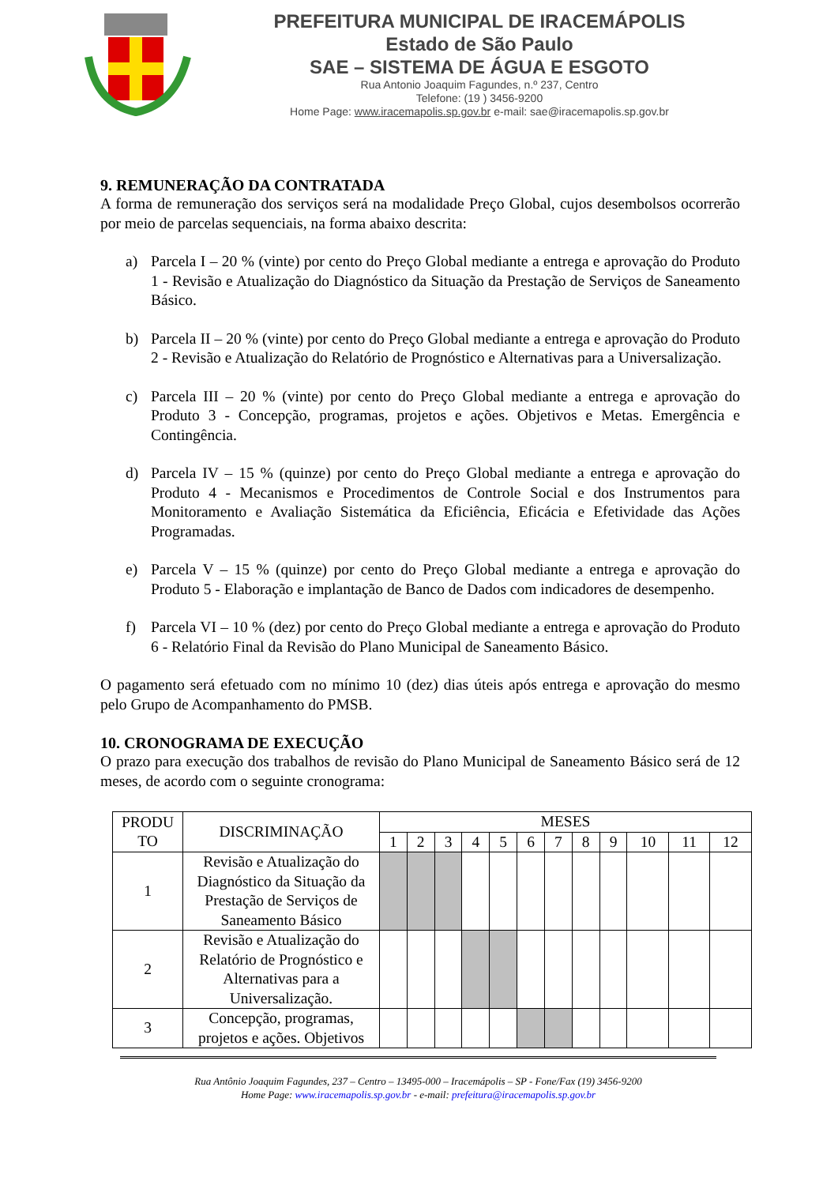PREFEITURA MUNICIPAL DE IRACEMÁPOLIS
Estado de São Paulo
SAE – SISTEMA DE ÁGUA E ESGOTO
Rua Antonio Joaquim Fagundes, n.º 237, Centro
Telefone: (19 ) 3456-9200
Home Page: www.iracemapolis.sp.gov.br e-mail: sae@iracemapolis.sp.gov.br
9. REMUNERAÇÃO DA CONTRATADA
A forma de remuneração dos serviços será na modalidade Preço Global, cujos desembolsos ocorrerão por meio de parcelas sequenciais, na forma abaixo descrita:
a) Parcela I – 20 % (vinte) por cento do Preço Global mediante a entrega e aprovação do Produto 1 - Revisão e Atualização do Diagnóstico da Situação da Prestação de Serviços de Saneamento Básico.
b) Parcela II – 20 % (vinte) por cento do Preço Global mediante a entrega e aprovação do Produto 2 - Revisão e Atualização do Relatório de Prognóstico e Alternativas para a Universalização.
c) Parcela III – 20 % (vinte) por cento do Preço Global mediante a entrega e aprovação do Produto 3 - Concepção, programas, projetos e ações. Objetivos e Metas. Emergência e Contingência.
d) Parcela IV – 15 % (quinze) por cento do Preço Global mediante a entrega e aprovação do Produto 4 - Mecanismos e Procedimentos de Controle Social e dos Instrumentos para Monitoramento e Avaliação Sistemática da Eficiência, Eficácia e Efetividade das Ações Programadas.
e) Parcela V – 15 % (quinze) por cento do Preço Global mediante a entrega e aprovação do Produto 5 - Elaboração e implantação de Banco de Dados com indicadores de desempenho.
f) Parcela VI – 10 % (dez) por cento do Preço Global mediante a entrega e aprovação do Produto 6 - Relatório Final da Revisão do Plano Municipal de Saneamento Básico.
O pagamento será efetuado com no mínimo 10 (dez) dias úteis após entrega e aprovação do mesmo pelo Grupo de Acompanhamento do PMSB.
10. CRONOGRAMA DE EXECUÇÃO
O prazo para execução dos trabalhos de revisão do Plano Municipal de Saneamento Básico será de 12 meses, de acordo com o seguinte cronograma:
| PRODU TO | DISCRIMINAÇÃO | MESES | | | | | | | | | | | |
| --- | --- | --- | --- | --- | --- | --- | --- | --- | --- | --- | --- | --- | --- |
| | | 1 | 2 | 3 | 4 | 5 | 6 | 7 | 8 | 9 | 10 | 11 | 12 |
| 1 | Revisão e Atualização do Diagnóstico da Situação da Prestação de Serviços de Saneamento Básico | | | | | | | | | | | | |
| 2 | Revisão e Atualização do Relatório de Prognóstico e Alternativas para a Universalização. | | | | | | | | | | | | |
| 3 | Concepção, programas, projetos e ações. Objetivos | | | | | | | | | | | | |
Rua Antônio Joaquim Fagundes, 237 – Centro – 13495-000 – Iracemápolis – SP - Fone/Fax (19) 3456-9200
Home Page: www.iracemapolis.sp.gov.br - e-mail: prefeitura@iracemapolis.sp.gov.br